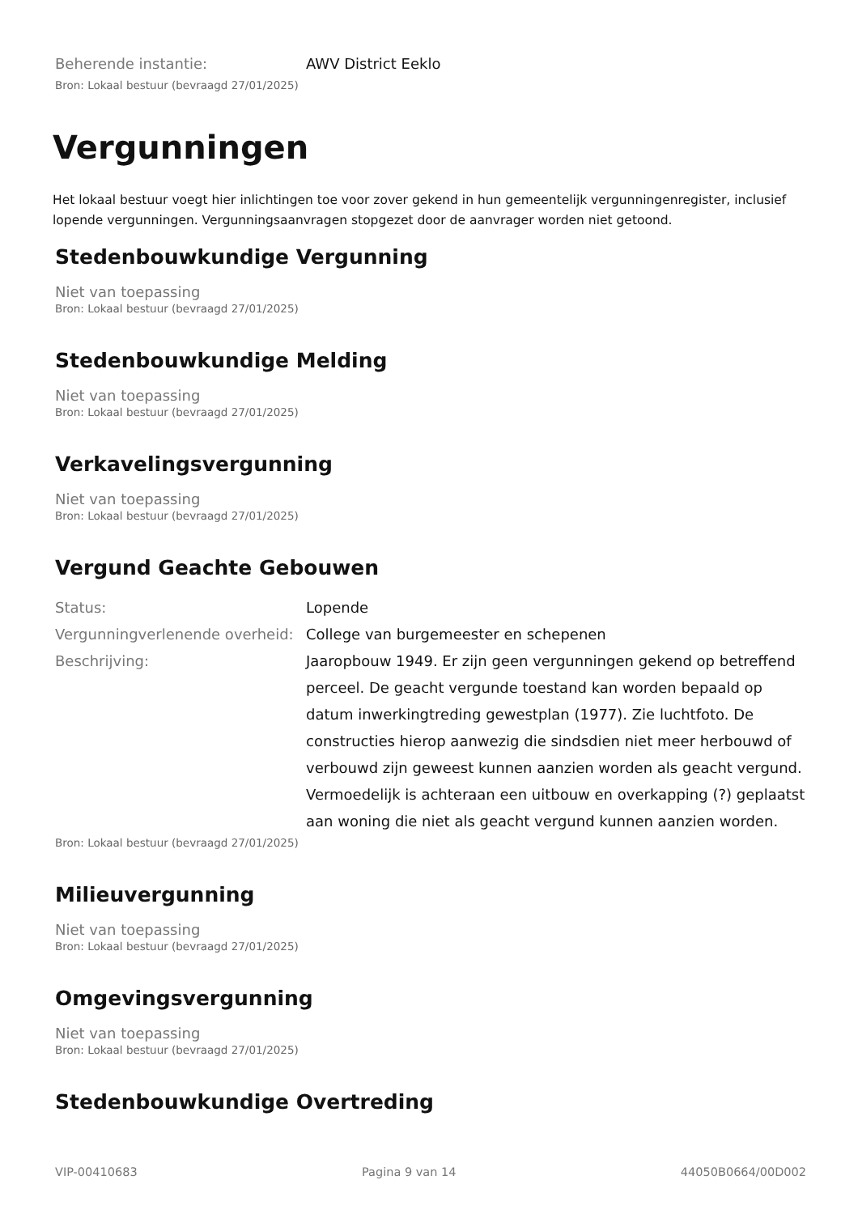Beherende instantie: AWV District Eeklo
Bron: Lokaal bestuur (bevraagd 27/01/2025)
Vergunningen
Het lokaal bestuur voegt hier inlichtingen toe voor zover gekend in hun gemeentelijk vergunningenregister, inclusief lopende vergunningen. Vergunningsaanvragen stopgezet door de aanvrager worden niet getoond.
Stedenbouwkundige Vergunning
Niet van toepassing
Bron: Lokaal bestuur (bevraagd 27/01/2025)
Stedenbouwkundige Melding
Niet van toepassing
Bron: Lokaal bestuur (bevraagd 27/01/2025)
Verkavelingsvergunning
Niet van toepassing
Bron: Lokaal bestuur (bevraagd 27/01/2025)
Vergund Geachte Gebouwen
Status: Lopende
Vergunningverlenende overheid:
College van burgemeester en schepenen
Beschrijving: Jaaropbouw 1949. Er zijn geen vergunningen gekend op betreffend perceel. De geacht vergunde toestand kan worden bepaald op datum inwerkingtreding gewestplan (1977). Zie luchtfoto. De constructies hierop aanwezig die sindsdien niet meer herbouwd of verbouwd zijn geweest kunnen aanzien worden als geacht vergund. Vermoedelijk is achteraan een uitbouw en overkapping (?) geplaatst aan woning die niet als geacht vergund kunnen aanzien worden.
Bron: Lokaal bestuur (bevraagd 27/01/2025)
Milieuvergunning
Niet van toepassing
Bron: Lokaal bestuur (bevraagd 27/01/2025)
Omgevingsvergunning
Niet van toepassing
Bron: Lokaal bestuur (bevraagd 27/01/2025)
Stedenbouwkundige Overtreding
VIP-00410683 Pagina 9 van 14 44050B0664/00D002